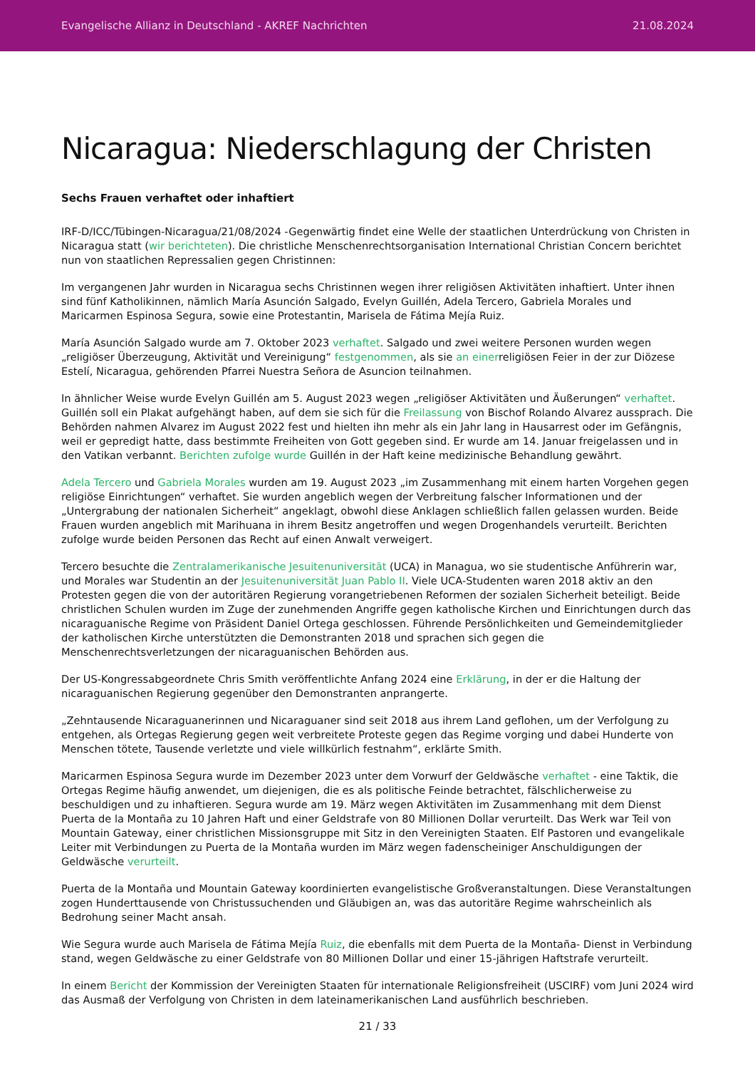Evangelische Allianz in Deutschland - AKREF Nachrichten 21.08.2024
Nicaragua: Niederschlagung der Christen
Sechs Frauen verhaftet oder inhaftiert
IRF-D/ICC/Tübingen-Nicaragua/21/08/2024 -Gegenwärtig findet eine Welle der staatlichen Unterdrückung von Christen in Nicaragua statt (wir berichteten). Die christliche Menschenrechtsorganisation International Christian Concern berichtet nun von staatlichen Repressalien gegen Christinnen:
Im vergangenen Jahr wurden in Nicaragua sechs Christinnen wegen ihrer religiösen Aktivitäten inhaftiert. Unter ihnen sind fünf Katholikinnen, nämlich María Asunción Salgado, Evelyn Guillén, Adela Tercero, Gabriela Morales und Maricarmen Espinosa Segura, sowie eine Protestantin, Marisela de Fátima Mejía Ruiz.
María Asunción Salgado wurde am 7. Oktober 2023 verhaftet. Salgado und zwei weitere Personen wurden wegen „religiöser Überzeugung, Aktivität und Vereinigung“ festgenommen, als sie an einerreligiösen Feier in der zur Diözese Estelí, Nicaragua, gehörenden Pfarrei Nuestra Señora de Asuncion teilnahmen.
In ähnlicher Weise wurde Evelyn Guillén am 5. August 2023 wegen „religiöser Aktivitäten und Äußerungen“ verhaftet. Guillén soll ein Plakat aufgehängt haben, auf dem sie sich für die Freilassung von Bischof Rolando Alvarez aussprach. Die Behörden nahmen Alvarez im August 2022 fest und hielten ihn mehr als ein Jahr lang in Hausarrest oder im Gefängnis, weil er gepredigt hatte, dass bestimmte Freiheiten von Gott gegeben sind. Er wurde am 14. Januar freigelassen und in den Vatikan verbannt. Berichten zufolge wurde Guillén in der Haft keine medizinische Behandlung gewährt.
Adela Tercero und Gabriela Morales wurden am 19. August 2023 „im Zusammenhang mit einem harten Vorgehen gegen religiöse Einrichtungen“ verhaftet. Sie wurden angeblich wegen der Verbreitung falscher Informationen und der „Untergrabung der nationalen Sicherheit“ angeklagt, obwohl diese Anklagen schließlich fallen gelassen wurden. Beide Frauen wurden angeblich mit Marihuana in ihrem Besitz angetroffen und wegen Drogenhandels verurteilt. Berichten zufolge wurde beiden Personen das Recht auf einen Anwalt verweigert.
Tercero besuchte die Zentralamerikanische Jesuitenuniversität (UCA) in Managua, wo sie studentische Anführerin war, und Morales war Studentin an der Jesuitenuniversität Juan Pablo II. Viele UCA-Studenten waren 2018 aktiv an den Protesten gegen die von der autoritären Regierung vorangetriebenen Reformen der sozialen Sicherheit beteiligt. Beide christlichen Schulen wurden im Zuge der zunehmenden Angriffe gegen katholische Kirchen und Einrichtungen durch das nicaraguanische Regime von Präsident Daniel Ortega geschlossen. Führende Persönlichkeiten und Gemeindemitglieder der katholischen Kirche unterstützten die Demonstranten 2018 und sprachen sich gegen die Menschenrechtsverletzungen der nicaraguanischen Behörden aus.
Der US-Kongressabgeordnete Chris Smith veröffentlichte Anfang 2024 eine Erklärung, in der er die Haltung der nicaraguanischen Regierung gegenüber den Demonstranten anprangerte.
„Zehntausende Nicaraguanerinnen und Nicaraguaner sind seit 2018 aus ihrem Land geflohen, um der Verfolgung zu entgehen, als Ortegas Regierung gegen weit verbreitete Proteste gegen das Regime vorging und dabei Hunderte von Menschen tötete, Tausende verletzte und viele willkürlich festnahm“, erklärte Smith.
Maricarmen Espinosa Segura wurde im Dezember 2023 unter dem Vorwurf der Geldwäsche verhaftet - eine Taktik, die Ortegas Regime häufig anwendet, um diejenigen, die es als politische Feinde betrachtet, fälschlicherweise zu beschuldigen und zu inhaftieren. Segura wurde am 19. März wegen Aktivitäten im Zusammenhang mit dem Dienst Puerta de la Montaña zu 10 Jahren Haft und einer Geldstrafe von 80 Millionen Dollar verurteilt. Das Werk war Teil von Mountain Gateway, einer christlichen Missionsgruppe mit Sitz in den Vereinigten Staaten. Elf Pastoren und evangelikale Leiter mit Verbindungen zu Puerta de la Montaña wurden im März wegen fadenscheiniger Anschuldigungen der Geldwäsche verurteilt.
Puerta de la Montaña und Mountain Gateway koordinierten evangelistische Großveranstaltungen. Diese Veranstaltungen zogen Hunderttausende von Christussuchenden und Gläubigen an, was das autoritäre Regime wahrscheinlich als Bedrohung seiner Macht ansah.
Wie Segura wurde auch Marisela de Fátima Mejía Ruiz, die ebenfalls mit dem Puerta de la Montaña- Dienst in Verbindung stand, wegen Geldwäsche zu einer Geldstrafe von 80 Millionen Dollar und einer 15-jährigen Haftstrafe verurteilt.
In einem Bericht der Kommission der Vereinigten Staaten für internationale Religionsfreiheit (USCIRF) vom Juni 2024 wird das Ausmaß der Verfolgung von Christen in dem lateinamerikanischen Land ausführlich beschrieben.
21 / 33